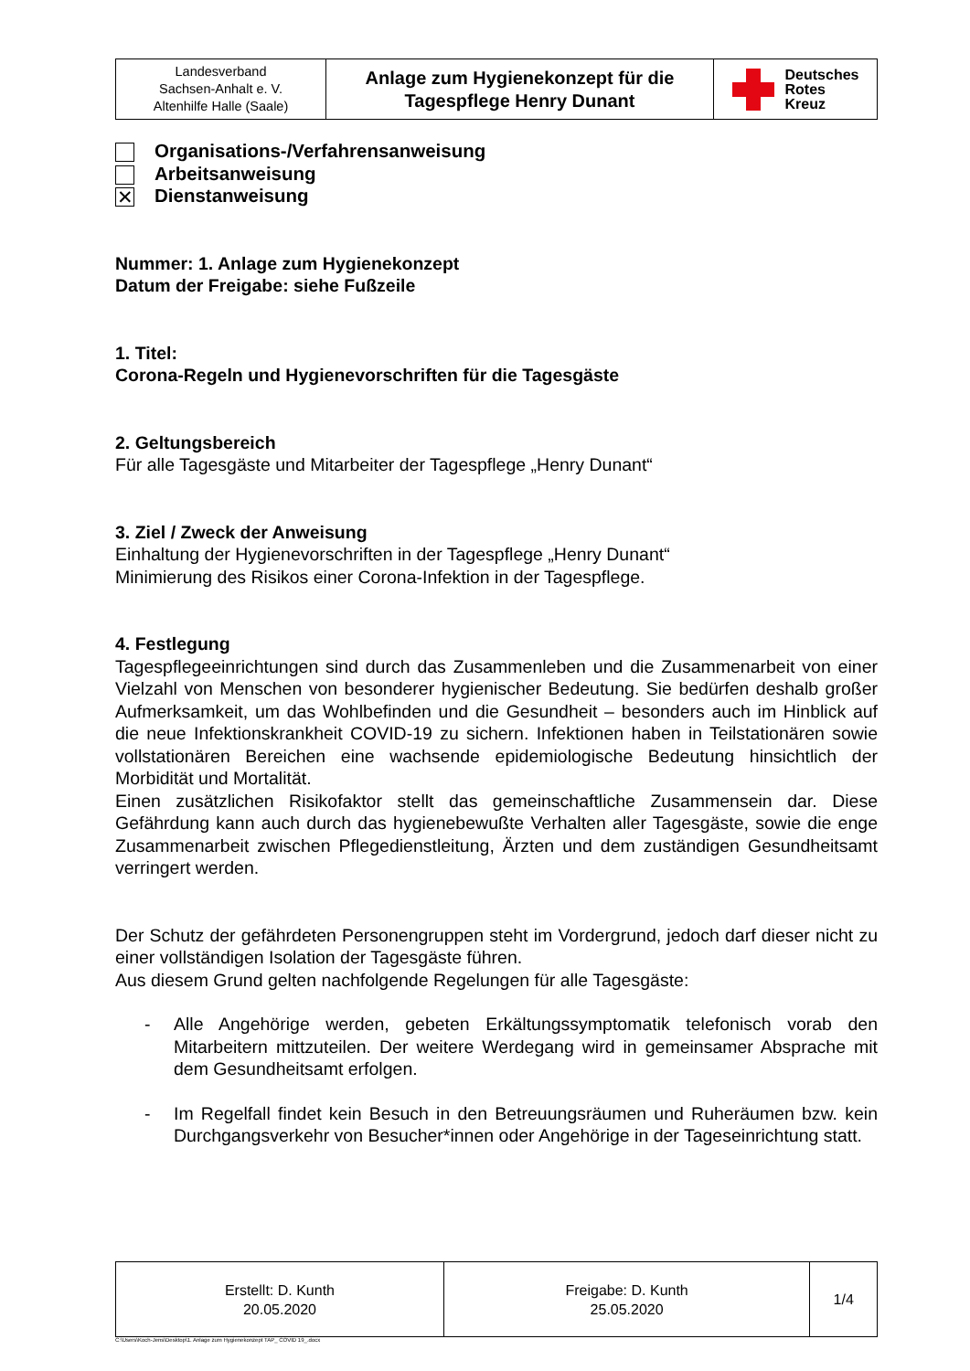| Landesverband Sachsen-Anhalt e. V. Altenhilfe Halle (Saale) | Anlage zum Hygienekonzept für die Tagespflege Henry Dunant | Deutsches Rotes Kreuz |
Organisations-/Verfahrensanweisung
Arbeitsanweisung
✕ Dienstanweisung
Nummer: 1. Anlage zum Hygienekonzept
Datum der Freigabe: siehe Fußzeile
1. Titel:
Corona-Regeln und Hygienevorschriften für die Tagesgäste
2. Geltungsbereich
Für alle Tagesgäste und Mitarbeiter der Tagespflege „Henry Dunant“
3. Ziel / Zweck der Anweisung
Einhaltung der Hygienevorschriften in der Tagespflege „Henry Dunant“
Minimierung des Risikos einer Corona-Infektion in der Tagespflege.
4. Festlegung
Tagespflegeeinrichtungen sind durch das Zusammenleben und die Zusammenarbeit von einer Vielzahl von Menschen von besonderer hygienischer Bedeutung. Sie bedürfen deshalb großer Aufmerksamkeit, um das Wohlbefinden und die Gesundheit – besonders auch im Hinblick auf die neue Infektionskrankheit COVID-19 zu sichern. Infektionen haben in Teilstationären sowie vollstationären Bereichen eine wachsende epidemiologische Bedeutung hinsichtlich der Morbidität und Mortalität.
Einen zusätzlichen Risikofaktor stellt das gemeinschaftliche Zusammensein dar. Diese Gefährdung kann auch durch das hygienebewußte Verhalten aller Tagesgäste, sowie die enge Zusammenarbeit zwischen Pflegedienstleitung, Ärzten und dem zuständigen Gesundheitsamt verringert werden.
Der Schutz der gefährdeten Personengruppen steht im Vordergrund, jedoch darf dieser nicht zu einer vollständigen Isolation der Tagesgäste führen.
Aus diesem Grund gelten nachfolgende Regelungen für alle Tagesgäste:
- Alle Angehörige werden, gebeten Erkältungssymptomatik telefonisch vorab den Mitarbeitern mittzuteilen. Der weitere Werdegang wird in gemeinsamer Absprache mit dem Gesundheitsamt erfolgen.
- Im Regelfall findet kein Besuch in den Betreuungsräumen und Ruheräumen bzw. kein Durchgangsverkehr von Besucher*innen oder Angehörige in der Tageseinrichtung statt.
| Erstellt: D. Kunth 20.05.2020 | Freigabe: D. Kunth 25.05.2020 | 1/4 |
C:\Users\Koch-Jens\Desktop\1. Anlage zum Hygienekonzept TAP_ COVID 19_.docx